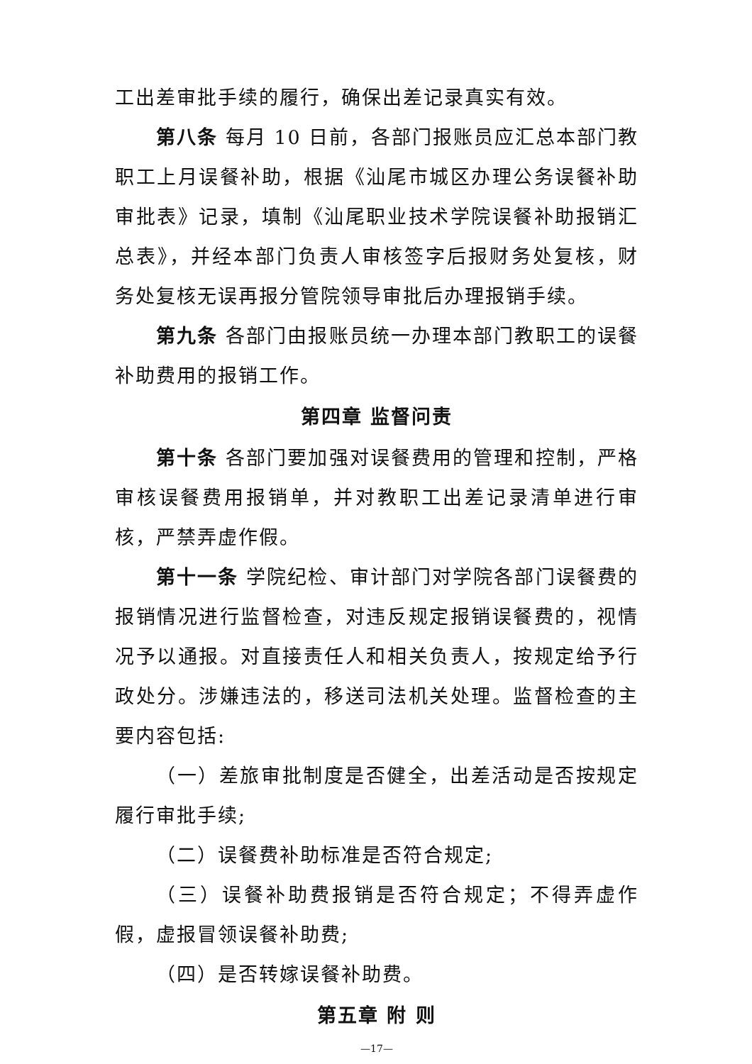工出差审批手续的履行，确保出差记录真实有效。
第八条 每月 10 日前，各部门报账员应汇总本部门教职工上月误餐补助，根据《汕尾市城区办理公务误餐补助审批表》记录，填制《汕尾职业技术学院误餐补助报销汇总表》，并经本部门负责人审核签字后报财务处复核，财务处复核无误再报分管院领导审批后办理报销手续。
第九条 各部门由报账员统一办理本部门教职工的误餐补助费用的报销工作。
第四章 监督问责
第十条 各部门要加强对误餐费用的管理和控制，严格审核误餐费用报销单，并对教职工出差记录清单进行审核，严禁弄虚作假。
第十一条 学院纪检、审计部门对学院各部门误餐费的报销情况进行监督检查，对违反规定报销误餐费的，视情况予以通报。对直接责任人和相关负责人，按规定给予行政处分。涉嫌违法的，移送司法机关处理。监督检查的主要内容包括:
（一）差旅审批制度是否健全，出差活动是否按规定履行审批手续;
（二）误餐费补助标准是否符合规定;
（三）误餐补助费报销是否符合规定；不得弄虚作假，虚报冒领误餐补助费;
（四）是否转嫁误餐补助费。
第五章 附 则
—17—